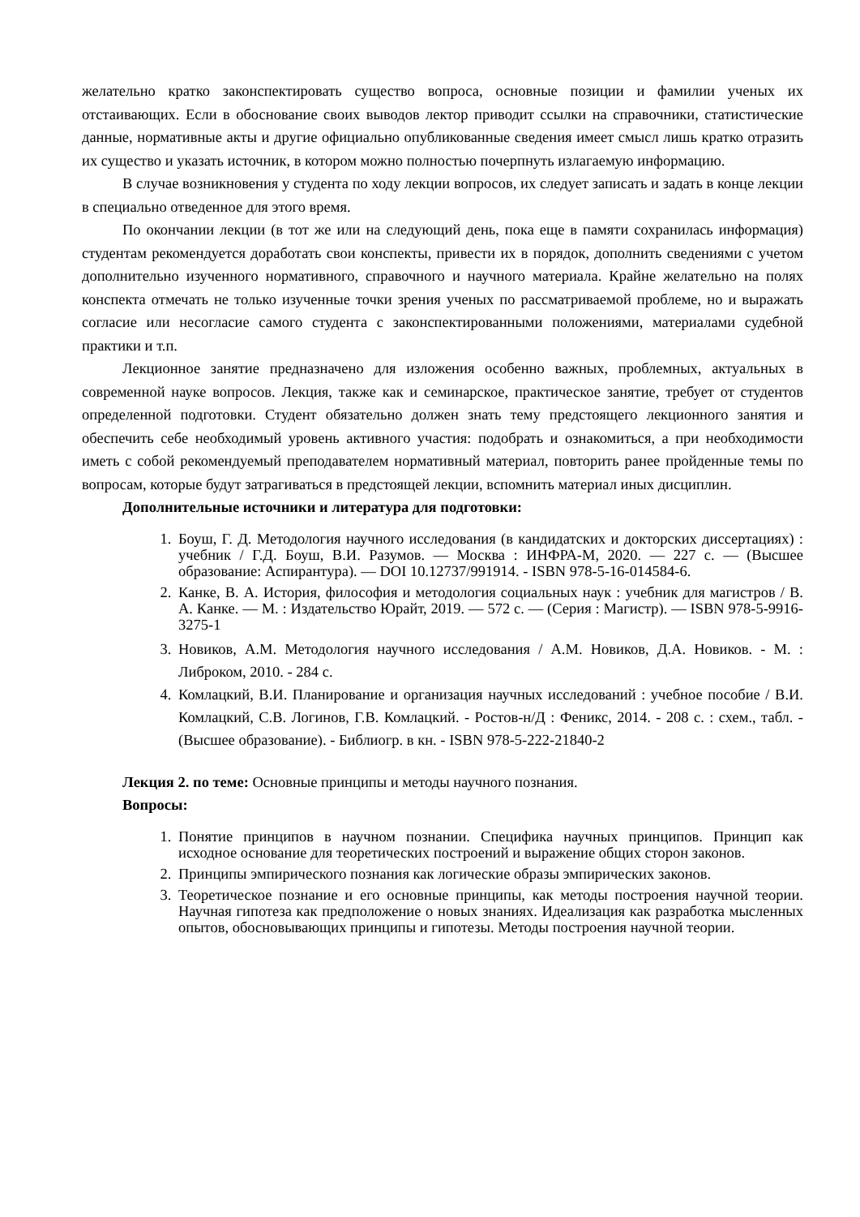желательно кратко законспектировать существо вопроса, основные позиции и фамилии ученых их отстаивающих. Если в обоснование своих выводов лектор приводит ссылки на справочники, статистические данные, нормативные акты и другие официально опубликованные сведения имеет смысл лишь кратко отразить их существо и указать источник, в котором можно полностью почерпнуть излагаемую информацию.
В случае возникновения у студента по ходу лекции вопросов, их следует записать и задать в конце лекции в специально отведенное для этого время.
По окончании лекции (в тот же или на следующий день, пока еще в памяти сохранилась информация) студентам рекомендуется доработать свои конспекты, привести их в порядок, дополнить сведениями с учетом дополнительно изученного нормативного, справочного и научного материала. Крайне желательно на полях конспекта отмечать не только изученные точки зрения ученых по рассматриваемой проблеме, но и выражать согласие или несогласие самого студента с законспектированными положениями, материалами судебной практики и т.п.
Лекционное занятие предназначено для изложения особенно важных, проблемных, актуальных в современной науке вопросов. Лекция, также как и семинарское, практическое занятие, требует от студентов определенной подготовки. Студент обязательно должен знать тему предстоящего лекционного занятия и обеспечить себе необходимый уровень активного участия: подобрать и ознакомиться, а при необходимости иметь с собой рекомендуемый преподавателем нормативный материал, повторить ранее пройденные темы по вопросам, которые будут затрагиваться в предстоящей лекции, вспомнить материал иных дисциплин.
Дополнительные источники и литература для подготовки:
1. Боуш, Г. Д. Методология научного исследования (в кандидатских и докторских диссертациях) : учебник / Г.Д. Боуш, В.И. Разумов. — Москва : ИНФРА-М, 2020. — 227 с. — (Высшее образование: Аспирантура). — DOI 10.12737/991914. - ISBN 978-5-16-014584-6.
2. Канке, В. А. История, философия и методология социальных наук : учебник для магистров / В. А. Канке. — М. : Издательство Юрайт, 2019. — 572 с. — (Серия : Магистр). — ISBN 978-5-9916-3275-1
3. Новиков, А.М. Методология научного исследования / А.М. Новиков, Д.А. Новиков. - М. : Либроком, 2010. - 284 с.
4. Комлацкий, В.И. Планирование и организация научных исследований : учебное пособие / В.И. Комлацкий, С.В. Логинов, Г.В. Комлацкий. - Ростов-н/Д : Феникс, 2014. - 208 с. : схем., табл. - (Высшее образование). - Библиогр. в кн. - ISBN 978-5-222-21840-2
Лекция 2. по теме: Основные принципы и методы научного познания.
Вопросы:
1. Понятие принципов в научном познании. Специфика научных принципов. Принцип как исходное основание для теоретических построений и выражение общих сторон законов.
2. Принципы эмпирического познания как логические образы эмпирических законов.
3. Теоретическое познание и его основные принципы, как методы построения научной теории. Научная гипотеза как предположение о новых знаниях. Идеализация как разработка мысленных опытов, обосновывающих принципы и гипотезы. Методы построения научной теории.